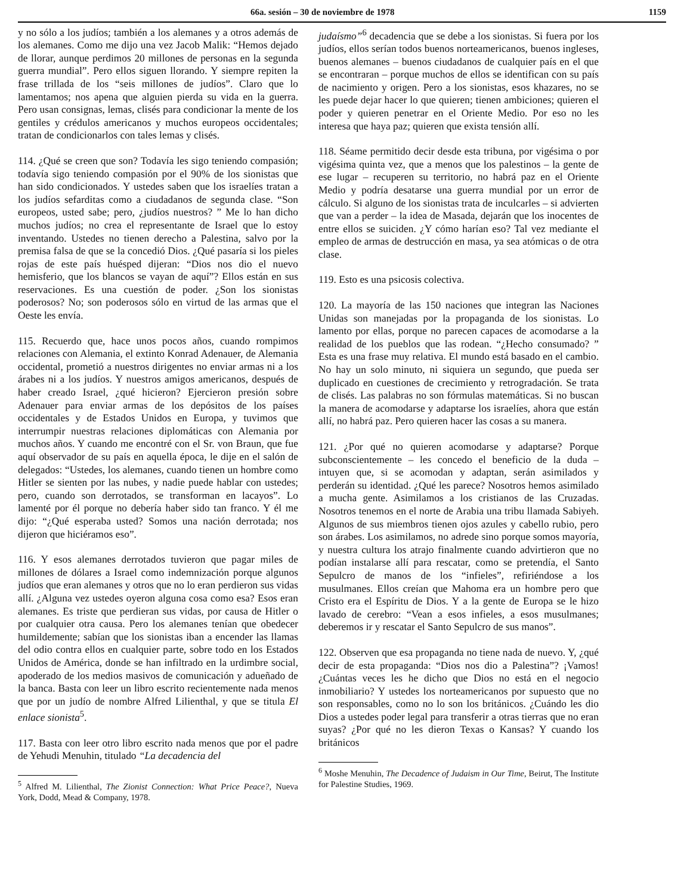66a. sesión – 30 de noviembre de 1978 1159
y no sólo a los judíos; también a los alemanes y a otros además de los alemanes. Como me dijo una vez Jacob Malik: “Hemos dejado de llorar, aunque perdimos 20 millones de personas en la segunda guerra mundial”. Pero ellos siguen llorando. Y siempre repiten la frase trillada de los “seis millones de judíos”. Claro que lo lamentamos; nos apena que alguien pierda su vida en la guerra. Pero usan consignas, lemas, clisés para condicionar la mente de los gentiles y crédulos americanos y muchos europeos occidentales; tratan de condicionarlos con tales lemas y clisés.
114. ¿Qué se creen que son? Todavía les sigo teniendo compasión; todavía sigo teniendo compasión por el 90% de los sionistas que han sido condicionados. Y ustedes saben que los israelíes tratan a los judíos sefarditas como a ciudadanos de segunda clase. “Son europeos, usted sabe; pero, ¿judíos nuestros? ” Me lo han dicho muchos judíos; no crea el representante de Israel que lo estoy inventando. Ustedes no tienen derecho a Palestina, salvo por la premisa falsa de que se la concedió Dios. ¿Qué pasaría si los pieles rojas de este país huésped dijeran: “Dios nos dio el nuevo hemisferio, que los blancos se vayan de aquí”? Ellos están en sus reservaciones. Es una cuestión de poder. ¿Son los sionistas poderosos? No; son poderosos sólo en virtud de las armas que el Oeste les envía.
115. Recuerdo que, hace unos pocos años, cuando rompimos relaciones con Alemania, el extinto Konrad Adenauer, de Alemania occidental, prometió a nuestros dirigentes no enviar armas ni a los árabes ni a los judíos. Y nuestros amigos americanos, después de haber creado Israel, ¿qué hicieron? Ejercieron presión sobre Adenauer para enviar armas de los depósitos de los países occidentales y de Estados Unidos en Europa, y tuvimos que interrumpir nuestras relaciones diplomáticas con Alemania por muchos años. Y cuando me encontré con el Sr. von Braun, que fue aquí observador de su país en aquella época, le dije en el salón de delegados: “Ustedes, los alemanes, cuando tienen un hombre como Hitler se sienten por las nubes, y nadie puede hablar con ustedes; pero, cuando son derrotados, se transforman en lacayos”. Lo lamenté por él porque no debería haber sido tan franco. Y él me dijo: “¿Qué esperaba usted? Somos una nación derrotada; nos dijeron que hiciéramos eso”.
116. Y esos alemanes derrotados tuvieron que pagar miles de millones de dólares a Israel como indemnización porque algunos judíos que eran alemanes y otros que no lo eran perdieron sus vidas allí. ¿Alguna vez ustedes oyeron alguna cosa como esa? Esos eran alemanes. Es triste que perdieran sus vidas, por causa de Hitler o por cualquier otra causa. Pero los alemanes tenían que obedecer humildemente; sabían que los sionistas iban a encender las llamas del odio contra ellos en cualquier parte, sobre todo en los Estados Unidos de América, donde se han infiltrado en la urdimbre social, apoderado de los medios masivos de comunicación y adueñado de la banca. Basta con leer un libro escrito recientemente nada menos que por un judío de nombre Alfred Lilienthal, y que se titula El enlace sionista<sup>5</sup>.
117. Basta con leer otro libro escrito nada menos que por el padre de Yehudi Menuhin, titulado “La decadencia del
<sup>5</sup> Alfred M. Lilienthal, The Zionist Connection: What Price Peace?, Nueva York, Dodd, Mead & Company, 1978.
judaísmo”<sup>6</sup> decadencia que se debe a los sionistas. Si fuera por los judíos, ellos serían todos buenos norteamericanos, buenos ingleses, buenos alemanes – buenos ciudadanos de cualquier país en el que se encontraran – porque muchos de ellos se identifican con su país de nacimiento y origen. Pero a los sionistas, esos khazares, no se les puede dejar hacer lo que quieren; tienen ambiciones; quieren el poder y quieren penetrar en el Oriente Medio. Por eso no les interesa que haya paz; quieren que exista tensión allí.
118. Séame permitido decir desde esta tribuna, por vigésima o por vigésima quinta vez, que a menos que los palestinos – la gente de ese lugar – recuperen su territorio, no habrá paz en el Oriente Medio y podría desatarse una guerra mundial por un error de cálculo. Si alguno de los sionistas trata de inculcarles – si advierten que van a perder – la idea de Masada, dejarán que los inocentes de entre ellos se suiciden. ¿Y cómo harían eso? Tal vez mediante el empleo de armas de destrucción en masa, ya sea atómicas o de otra clase.
119. Esto es una psicosis colectiva.
120. La mayoría de las 150 naciones que integran las Naciones Unidas son manejadas por la propaganda de los sionistas. Lo lamento por ellas, porque no parecen capaces de acomodarse a la realidad de los pueblos que las rodean. “¿Hecho consumado? ” Esta es una frase muy relativa. El mundo está basado en el cambio. No hay un solo minuto, ni siquiera un segundo, que pueda ser duplicado en cuestiones de crecimiento y retrogradación. Se trata de clisés. Las palabras no son fórmulas matemáticas. Si no buscan la manera de acomodarse y adaptarse los israelíes, ahora que están allí, no habrá paz. Pero quieren hacer las cosas a su manera.
121. ¿Por qué no quieren acomodarse y adaptarse? Porque subconscientemente – les concedo el beneficio de la duda – intuyen que, si se acomodan y adaptan, serán asimilados y perderán su identidad. ¿Qué les parece? Nosotros hemos asimilado a mucha gente. Asimilamos a los cristianos de las Cruzadas. Nosotros tenemos en el norte de Arabia una tribu llamada Sabiyeh. Algunos de sus miembros tienen ojos azules y cabello rubio, pero son árabes. Los asimilamos, no adrede sino porque somos mayoría, y nuestra cultura los atrajo finalmente cuando advirtieron que no podían instalarse allí para rescatar, como se pretendía, el Santo Sepulcro de manos de los “infieles”, refiriéndose a los musulmanes. Ellos creían que Mahoma era un hombre pero que Cristo era el Espíritu de Dios. Y a la gente de Europa se le hizo lavado de cerebro: “Vean a esos infieles, a esos musulmanes; deberemos ir y rescatar el Santo Sepulcro de sus manos”.
122. Observen que esa propaganda no tiene nada de nuevo. Y, ¿qué decir de esta propaganda: “Dios nos dio a Palestina”? ¡Vamos! ¿Cuántas veces les he dicho que Dios no está en el negocio inmobiliario? Y ustedes los norteamericanos por supuesto que no son responsables, como no lo son los británicos. ¿Cuándo les dio Dios a ustedes poder legal para transferir a otras tierras que no eran suyas? ¿Por qué no les dieron Texas o Kansas? Y cuando los británicos
<sup>6</sup> Moshe Menuhin, The Decadence of Judaism in Our Time, Beirut, The Institute for Palestine Studies, 1969.